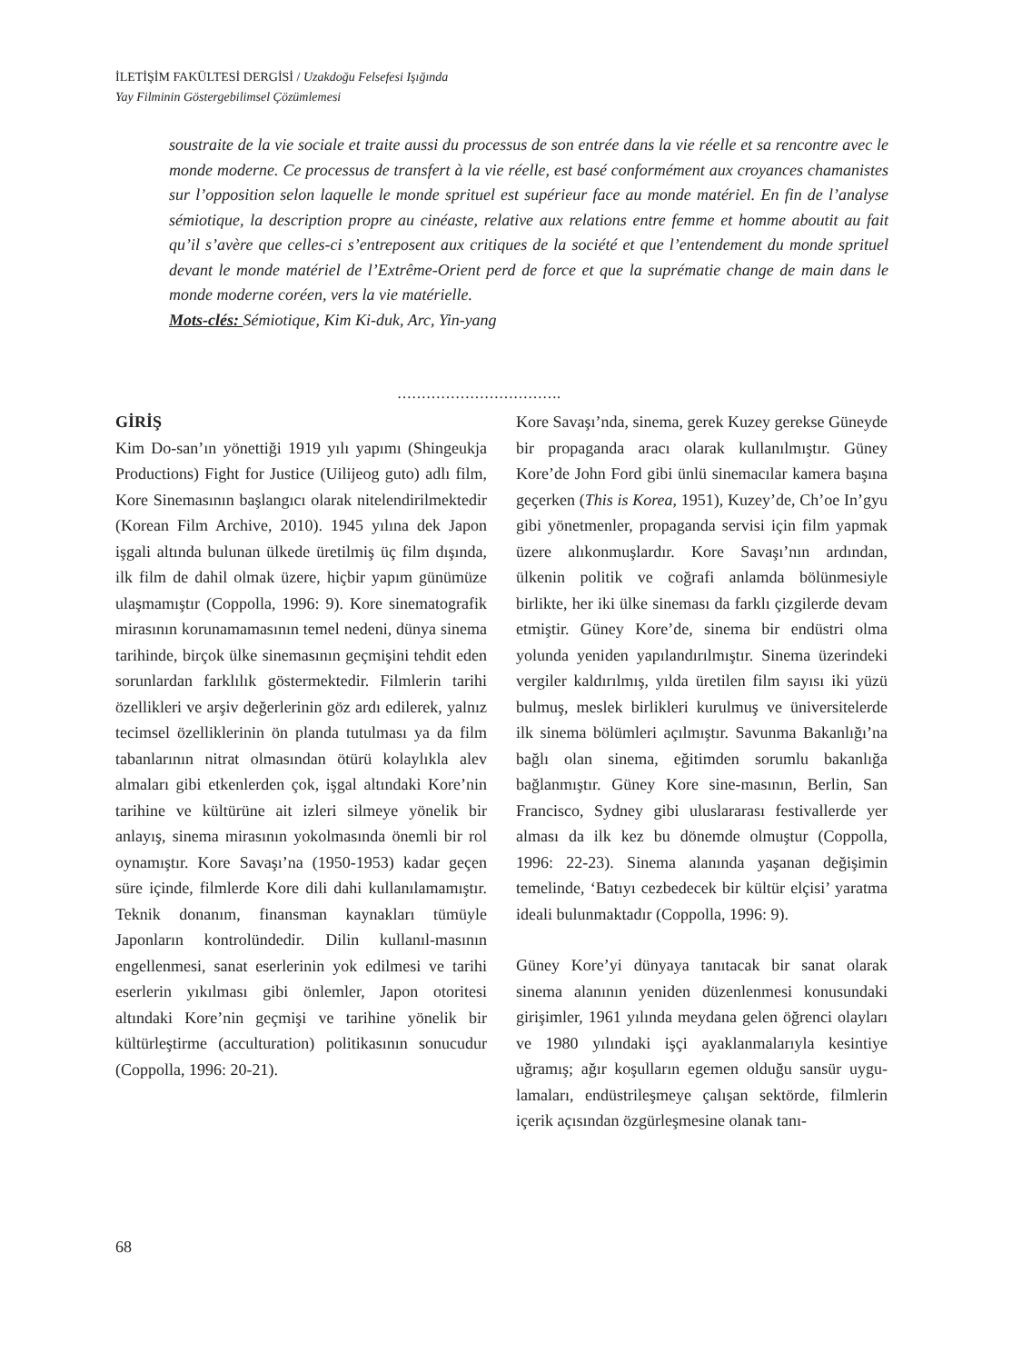İLETİŞİM FAKÜLTESİ DERGİSİ / Uzakdoğu Felsefesi Işığında
Yay Filminin Göstergebilimsel Çözümlemesi
soustraite de la vie sociale et traite aussi du processus de son entrée dans la vie réelle et sa rencontre avec le monde moderne. Ce processus de transfert à la vie réelle, est basé conformément aux croyances chamanistes sur l’opposition selon laquelle le monde sprituel est supérieur face au monde matériel. En fin de l’analyse sémiotique, la description propre au cinéaste, relative aux relations entre femme et homme aboutit au fait qu’il s’avère que celles-ci s’entreposent aux critiques de la société et que l’entendement du monde sprituel devant le monde matériel de l’Extrême-Orient perd de force et que la suprématie change de main dans le monde moderne coréen, vers la vie matérielle.
Mots-clés: Sémiotique, Kim Ki-duk, Arc, Yin-yang
…………………………….
GİRİŞ
Kim Do-san’ın yönettiği 1919 yılı yapımı (Shingeukja Productions) Fight for Justice (Uilijeog guto) adlı film, Kore Sinemasının başlangıcı olarak nitelendirilmektedir (Korean Film Archive, 2010). 1945 yılına dek Japon işgali altında bulunan ülkede üretilmiş üç film dışında, ilk film de dahil olmak üzere, hiçbir yapım günümüze ulaşmamıştır (Coppolla, 1996: 9). Kore sinematografik mirasının korunamamasının temel nedeni, dünya sinema tarihinde, birçok ülke sinemasının geçmişini tehdit eden sorunlardan farklılık göstermektedir. Filmlerin tarihi özellikleri ve arşiv değerlerinin göz ardı edilerek, yalnız tecimsel özelliklerinin ön planda tutulması ya da film tabanlarının nitrat olmasından ötürü kolaylıkla alev almaları gibi etkenlerden çok, işgal altındaki Kore’nin tarihine ve kültürüne ait izleri silmeye yönelik bir anlayış, sinema mirasının yokolmasında önemli bir rol oynamıştır. Kore Savaşı’na (1950-1953) kadar geçen süre içinde, filmlerde Kore dili dahi kullanılamamıştır. Teknik donanım, finansman kaynakları tümüyle Japonların kontrolündedir. Dilin kullanıl-masının engellenmesi, sanat eserlerinin yok edilmesi ve tarihi eserlerin yıkılması gibi önlemler, Japon otoritesi altındaki Kore’nin geçmişi ve tarihine yönelik bir kültürleştirme (acculturation) politikasının sonucudur (Coppolla, 1996: 20-21).
Kore Savaşı’nda, sinema, gerek Kuzey gerekse Güneyde bir propaganda aracı olarak kullanılmıştır. Güney Kore’de John Ford gibi ünlü sinemacılar kamera başına geçerken (This is Korea, 1951), Kuzey’de, Ch’oe In’gyu gibi yönetmenler, propaganda servisi için film yapmak üzere alıkonmuşlardır. Kore Savaşı’nın ardından, ülkenin politik ve coğrafi anlamda bölünmesiyle birlikte, her iki ülke sineması da farklı çizgilerde devam etmiştir. Güney Kore’de, sinema bir endüstri olma yolunda yeniden yapılandırılmıştır. Sinema üzerindeki vergiler kaldırılmış, yılda üretilen film sayısı iki yüzü bulmuş, meslek birlikleri kurulmuş ve üniversitelerde ilk sinema bölümleri açılmıştır. Savunma Bakanlığı’na bağlı olan sinema, eğitimden sorumlu bakanlığa bağlanmıştır. Güney Kore sine-masının, Berlin, San Francisco, Sydney gibi uluslararası festivallerde yer alması da ilk kez bu dönemde olmuştur (Coppolla, 1996: 22-23). Sinema alanında yaşanan değişimin temelinde, ‘Batıyı cezbedecek bir kültür elçisi’ yaratma ideali bulunmaktadır (Coppolla, 1996: 9).
Güney Kore’yi dünyaya tanıtacak bir sanat olarak sinema alanının yeniden düzenlenmesi konusundaki girişimler, 1961 yılında meydana gelen öğrenci olayları ve 1980 yılındaki işçi ayaklanmalarıyla kesintiye uğramış; ağır koşulların egemen olduğu sansür uygu-lamaları, endüstrileşmeye çalışan sektörde, filmlerin içerik açısından özgürleşmesine olanak tanı-
68